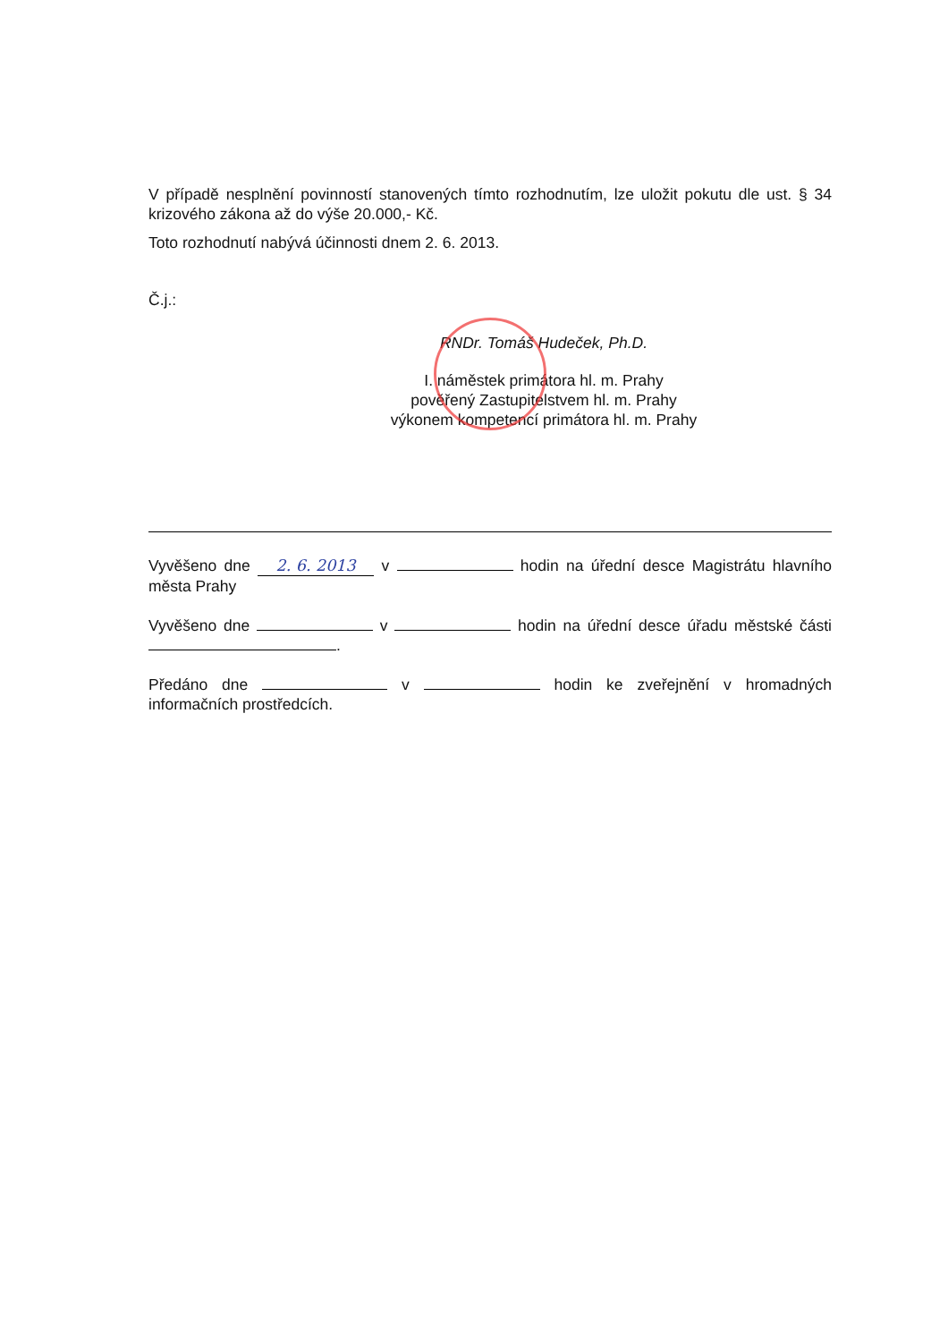V případě nesplnění povinností stanovených tímto rozhodnutím, lze uložit pokutu dle ust. § 34 krizového zákona až do výše 20.000,- Kč.
Toto rozhodnutí nabývá účinnosti dnem 2. 6. 2013.
Č.j.:
RNDr. Tomáš Hudeček, Ph.D.
I. náměstek primátora hl. m. Prahy
pověřený Zastupitelstvem hl. m. Prahy
výkonem kompetencí primátora hl. m. Prahy
Vyvěšeno dne 2. 6. 2013 v hodin na úřední desce Magistrátu hlavního města Prahy
Vyvěšeno dne v hodin na úřední desce úřadu městské části .
Předáno dne v hodin ke zveřejnění v hromadných informačních prostředcích.